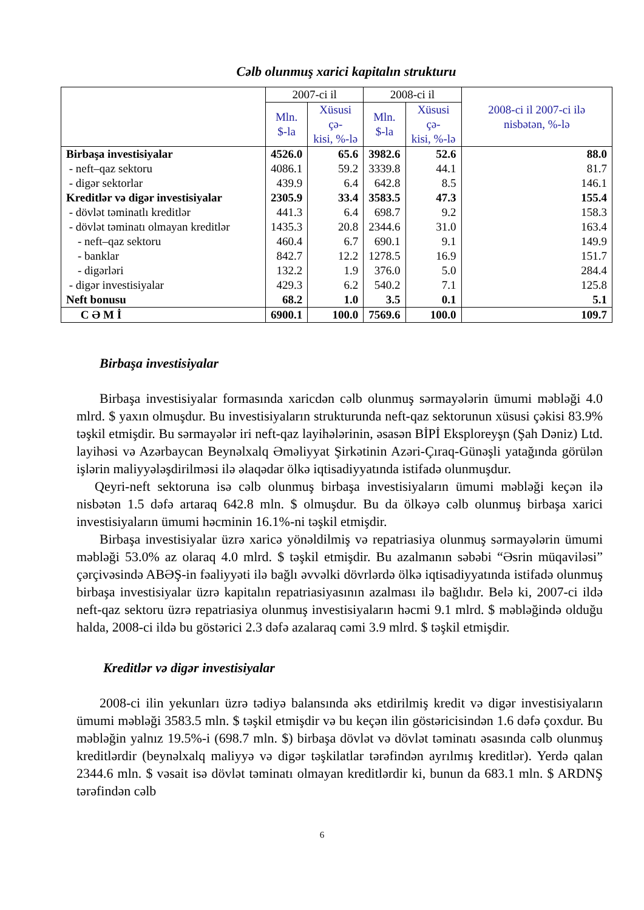Cəlb olunmuş xarici kapitalın strukturu
| | 2007-ci il | | 2008-ci il | | 2008-ci il 2007-ci ilə nisbətən, %-lə |
| --- | --- | --- | --- | --- | --- |
| | Mln. $-la | Xüsusi çə- kisi, %-lə | Mln. $-la | Xüsusi çə- kisi, %-lə | |
| Birbaşa investisiyalar | 4526.0 | 65.6 | 3982.6 | 52.6 | 88.0 |
| - neft–qaz sektoru | 4086.1 | 59.2 | 3339.8 | 44.1 | 81.7 |
| - digər sektorlar | 439.9 | 6.4 | 642.8 | 8.5 | 146.1 |
| Kreditlər və digər investisiyalar | 2305.9 | 33.4 | 3583.5 | 47.3 | 155.4 |
| - dövlət təminatlı kreditlər | 441.3 | 6.4 | 698.7 | 9.2 | 158.3 |
| - dövlət təminatı olmayan kreditlər | 1435.3 | 20.8 | 2344.6 | 31.0 | 163.4 |
| - neft–qaz sektoru | 460.4 | 6.7 | 690.1 | 9.1 | 149.9 |
| - banklar | 842.7 | 12.2 | 1278.5 | 16.9 | 151.7 |
| - digərləri | 132.2 | 1.9 | 376.0 | 5.0 | 284.4 |
| - digər investisiyalar | 429.3 | 6.2 | 540.2 | 7.1 | 125.8 |
| Neft bonusu | 68.2 | 1.0 | 3.5 | 0.1 | 5.1 |
| C Ə M İ | 6900.1 | 100.0 | 7569.6 | 100.0 | 109.7 |
Birbaşa investisiyalar
Birbaşa investisiyalar formasında xaricdən cəlb olunmuş sərmayələrin ümumi məbləği 4.0 mlrd. $ yaxın olmuşdur. Bu investisiyaların strukturunda neft-qaz sektorunun xüsusi çəkisi 83.9% təşkil etmişdir. Bu sərmayələr iri neft-qaz layihələrinin, əsasən BİPİ Eksploreyşn (Şah Dəniz) Ltd. layihəsi və Azərbaycan Beynəlxalq Əməliyyat Şirkətinin Azəri-Çıraq-Günəşli yatağında görülən işlərin maliyyələşdirilməsi ilə əlaqədar ölkə iqtisadiyyatında istifadə olunmuşdur.
Qeyri-neft sektoruna isə cəlb olunmuş birbaşa investisiyaların ümumi məbləği keçən ilə nisbətən 1.5 dəfə artaraq 642.8 mln. $ olmuşdur. Bu da ölkəyə cəlb olunmuş birbaşa xarici investisiyaların ümumi həcminin 16.1%-ni təşkil etmişdir.
Birbaşa investisiyalar üzrə xaricə yönəldilmiş və repatriasiya olunmuş sərmayələrin ümumi məbləği 53.0% az olaraq 4.0 mlrd. $ təşkil etmişdir. Bu azalmanın səbəbi “Əsrin müqaviləsi” çərçivəsində ABƏŞ-in fəaliyyəti ilə bağlı əvvəlki dövrlərdə ölkə iqtisadiyyatında istifadə olunmuş birbaşa investisiyalar üzrə kapitalın repatriasiyasının azalması ilə bağlıdır. Belə ki, 2007-ci ildə neft-qaz sektoru üzrə repatriasiya olunmuş investisiyaların həcmi 9.1 mlrd. $ məbləğində olduğu halda, 2008-ci ildə bu göstərici 2.3 dəfə azalaraq cəmi 3.9 mlrd. $ təşkil etmişdir.
Kreditlər və digər investisiyalar
2008-ci ilin yekunları üzrə tədiyə balansında əks etdirilmiş kredit və digər investisiyaların ümumi məbləği 3583.5 mln. $ təşkil etmişdir və bu keçən ilin göstəricisindən 1.6 dəfə çoxdur. Bu məbləğin yalnız 19.5%-i (698.7 mln. $) birbaşa dövlət və dövlət təminatı əsasında cəlb olunmuş kreditlərdir (beynəlxalq maliyyə və digər təşkilatlar tərəfindən ayrılmış kreditlər). Yerdə qalan 2344.6 mln. $ vəsait isə dövlət təminatı olmayan kreditlərdir ki, bunun da 683.1 mln. $ ARDNŞ tərəfindən cəlb
6